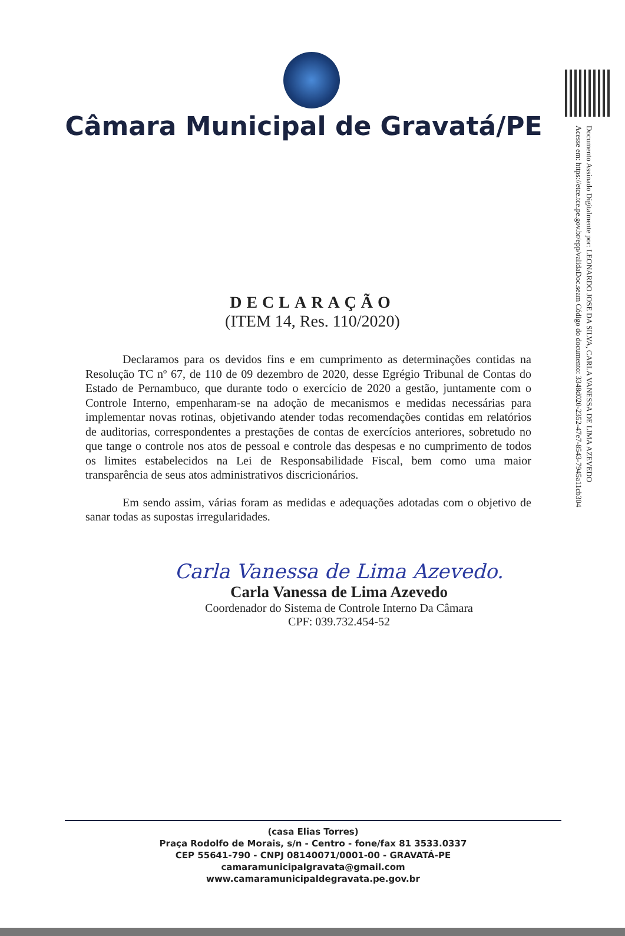Documento Assinado Digitalmente por: LEONARDO JOSE DA SILVA, CARLA VANESSA DE LIMA AZEVEDO
Acesse em: https://etce.tce.pe.gov.br/epp/validaDoc.seam Código do documento: 3348d020-2352-47e7-8543-7945a11cb304
Câmara Municipal de Gravatá/PE
DECLARAÇÃO
(ITEM 14, Res. 110/2020)
Declaramos para os devidos fins e em cumprimento as determinações contidas na Resolução TC nº 67, de 110 de 09 dezembro de 2020, desse Egrégio Tribunal de Contas do Estado de Pernambuco, que durante todo o exercício de 2020 a gestão, juntamente com o Controle Interno, empenharam-se na adoção de mecanismos e medidas necessárias para implementar novas rotinas, objetivando atender todas recomendações contidas em relatórios de auditorias, correspondentes a prestações de contas de exercícios anteriores, sobretudo no que tange o controle nos atos de pessoal e controle das despesas e no cumprimento de todos os limites estabelecidos na Lei de Responsabilidade Fiscal, bem como uma maior transparência de seus atos administrativos discricionários.
Em sendo assim, várias foram as medidas e adequações adotadas com o objetivo de sanar todas as supostas irregularidades.
Carla Vanessa de Lima Azevedo.
Carla Vanessa de Lima Azevedo
Coordenador do Sistema de Controle Interno Da Câmara
CPF: 039.732.454-52
(casa Elias Torres)
Praça Rodolfo de Morais, s/n - Centro - fone/fax 81 3533.0337
CEP 55641-790 - CNPJ 08140071/0001-00 - GRAVATÁ-PE
camaramunicipalgravata@gmail.com
www.camaramunicipaldegravata.pe.gov.br